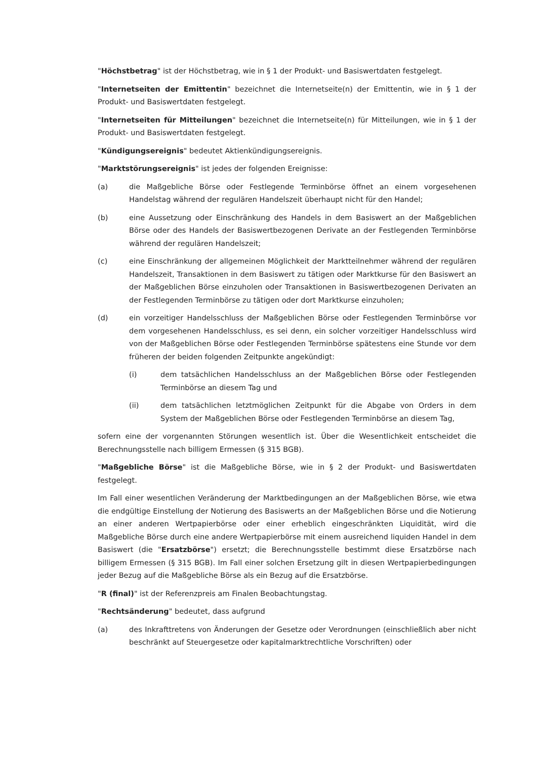"Höchstbetrag" ist der Höchstbetrag, wie in § 1 der Produkt- und Basiswertdaten festgelegt.
"Internetseiten der Emittentin" bezeichnet die Internetseite(n) der Emittentin, wie in § 1 der Produkt- und Basiswertdaten festgelegt.
"Internetseiten für Mitteilungen" bezeichnet die Internetseite(n) für Mitteilungen, wie in § 1 der Produkt- und Basiswertdaten festgelegt.
"Kündigungsereignis" bedeutet Aktienkündigungsereignis.
"Marktstörungsereignis" ist jedes der folgenden Ereignisse:
(a) die Maßgebliche Börse oder Festlegende Terminbörse öffnet an einem vorgesehenen Handelstag während der regulären Handelszeit überhaupt nicht für den Handel;
(b) eine Aussetzung oder Einschränkung des Handels in dem Basiswert an der Maßgeblichen Börse oder des Handels der Basiswertbezogenen Derivate an der Festlegenden Terminbörse während der regulären Handelszeit;
(c) eine Einschränkung der allgemeinen Möglichkeit der Marktteilnehmer während der regulären Handelszeit, Transaktionen in dem Basiswert zu tätigen oder Marktkurse für den Basiswert an der Maßgeblichen Börse einzuholen oder Transaktionen in Basiswertbezogenen Derivaten an der Festlegenden Terminbörse zu tätigen oder dort Marktkurse einzuholen;
(d) ein vorzeitiger Handelsschluss der Maßgeblichen Börse oder Festlegenden Terminbörse vor dem vorgesehenen Handelsschluss, es sei denn, ein solcher vorzeitiger Handelsschluss wird von der Maßgeblichen Börse oder Festlegenden Terminbörse spätestens eine Stunde vor dem früheren der beiden folgenden Zeitpunkte angekündigt:
(i) dem tatsächlichen Handelsschluss an der Maßgeblichen Börse oder Festlegenden Terminbörse an diesem Tag und
(ii) dem tatsächlichen letztmöglichen Zeitpunkt für die Abgabe von Orders in dem System der Maßgeblichen Börse oder Festlegenden Terminbörse an diesem Tag,
sofern eine der vorgenannten Störungen wesentlich ist. Über die Wesentlichkeit entscheidet die Berechnungsstelle nach billigem Ermessen (§ 315 BGB).
"Maßgebliche Börse" ist die Maßgebliche Börse, wie in § 2 der Produkt- und Basiswertdaten festgelegt.
Im Fall einer wesentlichen Veränderung der Marktbedingungen an der Maßgeblichen Börse, wie etwa die endgültige Einstellung der Notierung des Basiswerts an der Maßgeblichen Börse und die Notierung an einer anderen Wertpapierbörse oder einer erheblich eingeschränkten Liquidität, wird die Maßgebliche Börse durch eine andere Wertpapierbörse mit einem ausreichend liquiden Handel in dem Basiswert (die "Ersatzbörse") ersetzt; die Berechnungsstelle bestimmt diese Ersatzbörse nach billigem Ermessen (§ 315 BGB). Im Fall einer solchen Ersetzung gilt in diesen Wertpapierbedingungen jeder Bezug auf die Maßgebliche Börse als ein Bezug auf die Ersatzbörse.
"R (final)" ist der Referenzpreis am Finalen Beobachtungstag.
"Rechtsänderung" bedeutet, dass aufgrund
(a) des Inkrafttretens von Änderungen der Gesetze oder Verordnungen (einschließlich aber nicht beschränkt auf Steuergesetze oder kapitalmarktrechtliche Vorschriften) oder